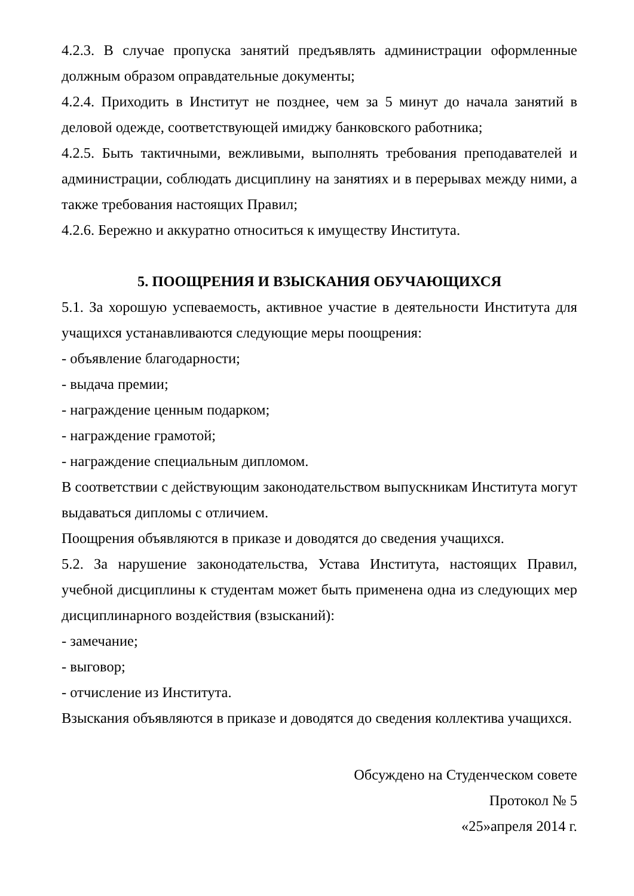4.2.3. В случае пропуска занятий предъявлять администрации оформленные должным образом оправдательные документы;
4.2.4. Приходить в Институт не позднее, чем за 5 минут до начала занятий в деловой одежде, соответствующей имиджу банковского работника;
4.2.5. Быть тактичными, вежливыми, выполнять требования преподавателей и администрации, соблюдать дисциплину на занятиях и в перерывах между ними, а также требования настоящих Правил;
4.2.6. Бережно и аккуратно относиться к имуществу Института.
5. ПООЩРЕНИЯ И ВЗЫСКАНИЯ ОБУЧАЮЩИХСЯ
5.1. За хорошую успеваемость, активное участие в деятельности Института для учащихся устанавливаются следующие меры поощрения:
- объявление благодарности;
- выдача премии;
- награждение ценным подарком;
- награждение грамотой;
- награждение специальным дипломом.
В соответствии с действующим законодательством выпускникам Института могут выдаваться дипломы с отличием.
Поощрения объявляются в приказе и доводятся до сведения учащихся.
5.2. За нарушение законодательства, Устава Института, настоящих Правил, учебной дисциплины к студентам может быть применена одна из следующих мер дисциплинарного воздействия (взысканий):
- замечание;
- выговор;
- отчисление из Института.
Взыскания объявляются в приказе и доводятся до сведения коллектива учащихся.
Обсуждено на Студенческом совете
Протокол № 5
«25»апреля 2014 г.